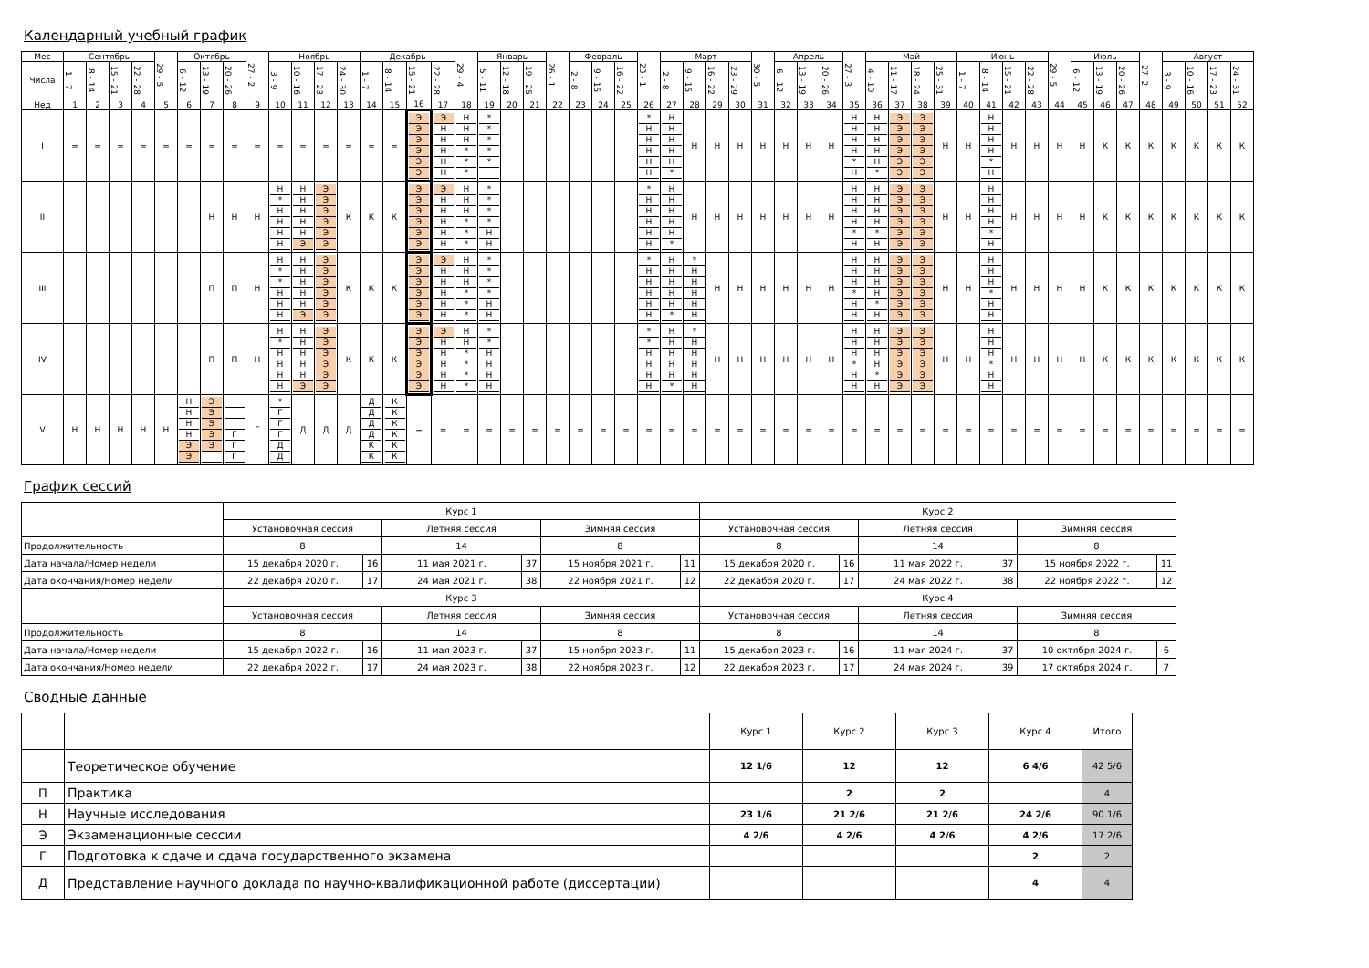Календарный учебный график
| Мес | Сентябрь | | | | 29 - 5 | Октябрь | | | 27 - 2 | Ноябрь | | | | Декабрь | | | | 29 - 4 | Январь | | | 26 - 1 | Февраль | | | 23 - 1 | Март | | | | 30 - 5 | Апрель | | | 27 - 3 | Май | | | | Июнь | | | | 29 - 5 | Июль | | | 27 -2 | Август | | | |
| --- | --- | --- | --- | --- | --- | --- | --- | --- | --- | --- | --- | --- | --- | --- | --- | --- | --- | --- | --- | --- | --- | --- | --- | --- | --- | --- | --- | --- | --- | --- | --- | --- | --- | --- | --- | --- | --- | --- | --- | --- | --- | --- | --- | --- | --- | --- | --- | --- | --- | --- | --- | --- |
| Числа | 1 - 7 | 8 - 14 | 15 - 21 | 22 - 28 | | 6 - 12 | 13 - 19 | 20 - 26 | | 3 - 9 | 10 - 16 | 17 - 23 | 24 - 30 | 1 - 7 | 8 - 14 | 15 - 21 | 22 - 28 | | 5 - 11 | 12 - 18 | 19 - 25 | | 2 - 8 | 9 - 15 | 16 - 22 | | 2 - 8 | 9 - 15 | 16 - 22 | 23 - 29 | | 6 - 12 | 13 - 19 | 20 - 26 | | 4 - 10 | 11 - 17 | 18 - 24 | 25 - 31 | 1 - 7 | 8 - 14 | 15 - 21 | 22 - 28 | | 6 - 12 | 13 - 19 | 20 - 26 | | 3 - 9 | 10 - 16 | 17 - 23 | 24 - 31 |
| Нед | 1 | 2 | 3 | 4 | 5 | 6 | 7 | 8 | 9 | 10 | 11 | 12 | 13 | 14 | 15 | 16 | 17 | 18 | 19 | 20 | 21 | 22 | 23 | 24 | 25 | 26 | 27 | 28 | 29 | 30 | 31 | 32 | 33 | 34 | 35 | 36 | 37 | 38 | 39 | 40 | 41 | 42 | 43 | 44 | 45 | 46 | 47 | 48 | 49 | 50 | 51 | 52 |
| I | = | = | = | = | = | = | = | = | = | = | = | = | = | = | = | Э Э Э Э Э Э | Э Н Н Н Н Н | Н Н Н * * * | * * * * * | | | | | | | * Н Н Н Н Н | Н Н Н Н Н * | Н | Н | Н | Н | Н | Н | Н | Н Н Н Н * Н | Н Н Н Н Н * | Э Э Э Э Э Э | Э Э Э Э Э Э | Н | Н | Н Н Н Н * Н | Н | Н | Н | Н | К | К | К | К | К | К | К |
| II | | | | | | | Н | Н | Н | Н * Н Н Н Н | Н Н Н Н Н Э | Э Э Э Э Э Э | К | К | К | Э Э Э Э Э Э | Э Н Н Н Н Н | Н Н Н * * * | * * * * Н Н | | | | | | | * Н Н Н Н Н | Н Н Н Н Н * | Н | Н | Н | Н | Н | Н | Н | Н Н Н Н * Н | Н Н Н Н * Н | Э Э Э Э Э Э | Э Э Э Э Э Э | Н | Н | Н Н Н Н * Н | Н | Н | Н | Н | К | К | К | К | К | К | К |
| III | | | | | | | П | П | Н | Н * * Н Н Н | Н Н Н Н Н Э | Э Э Э Э Э Э | К | К | К | Э Э Э Э Э Э | Э Н Н Н Н Н | Н Н Н * * * | * * * * Н Н | | | | | | | * Н Н Н Н Н | Н Н Н Н Н * | * Н Н Н Н Н | Н | Н | Н | Н | Н | Н | Н Н Н * Н Н | Н Н Н Н * Н | Э Э Э Э Э Э | Э Э Э Э Э Э | Н | Н | Н Н Н * Н Н | Н | Н | Н | Н | К | К | К | К | К | К | К |
| IV | | | | | | | П | П | Н | Н * Н Н Н Н | Н Н Н Н Н Э | Э Э Э Э Э Э | К | К | К | Э Э Э Э Э Э | Э Н Н Н Н Н | Н Н * * * * | * * Н Н Н Н | | | | | | | * * Н Н Н Н | Н Н Н Н Н * | * Н Н Н Н Н | Н | Н | Н | Н | Н | Н | Н Н Н * Н Н | Н Н Н Н * Н | Э Э Э Э Э Э | Э Э Э Э Э Э | Н | Н | Н Н Н * Н Н | Н | Н | Н | Н | К | К | К | К | К | К | К |
| V | Н | Н | Н | Н | Н | Н Н Н Н Э Э | Э Э Э Э Э | Г Г Г | Г | * Г Г Г Д Д | Д | Д | Д | Д Д Д Д К К | К К К К К К | = | = | = | = | = | = | = | = | = | = | = | = | = | = | = | = | = | = | = | = | = | = | = | = | = | = | = | = | = | = | = | = | = | = | = | = | = |
График сессий
| | Курс 1 | | | | | | Курс 2 | | | | | |
| | Установочная сессия | | Летняя сессия | | Зимняя сессия | | Установочная сессия | | Летняя сессия | | Зимняя сессия | |
| Продолжительность | 8 | | 14 | | 8 | | 8 | | 14 | | 8 | |
| Дата начала/Номер недели | 15 декабря 2020 г. | 16 | 11 мая 2021 г. | 37 | 15 ноября 2021 г. | 11 | 15 декабря 2020 г. | 16 | 11 мая 2022 г. | 37 | 15 ноября 2022 г. | 11 |
| Дата окончания/Номер недели | 22 декабря 2020 г. | 17 | 24 мая 2021 г. | 38 | 22 ноября 2021 г. | 12 | 22 декабря 2020 г. | 17 | 24 мая 2022 г. | 38 | 22 ноября 2022 г. | 12 |
| | Курс 3 | | | | | | Курс 4 | | | | | |
| | Установочная сессия | | Летняя сессия | | Зимняя сессия | | Установочная сессия | | Летняя сессия | | Зимняя сессия | |
| Продолжительность | 8 | | 14 | | 8 | | 8 | | 14 | | 8 | |
| Дата начала/Номер недели | 15 декабря 2022 г. | 16 | 11 мая 2023 г. | 37 | 15 ноября 2023 г. | 11 | 15 декабря 2023 г. | 16 | 11 мая 2024 г. | 37 | 10 октября 2024 г. | 6 |
| Дата окончания/Номер недели | 22 декабря 2022 г. | 17 | 24 мая 2023 г. | 38 | 22 ноября 2023 г. | 12 | 22 декабря 2023 г. | 17 | 24 мая 2024 г. | 39 | 17 октября 2024 г. | 7 |
Сводные данные
| | | Курс 1 | Курс 2 | Курс 3 | Курс 4 | Итого |
| | Теоретическое обучение | 12 1/6 | 12 | 12 | 6 4/6 | 42 5/6 |
| П | Практика | | 2 | 2 | | 4 |
| Н | Научные исследования | 23 1/6 | 21 2/6 | 21 2/6 | 24 2/6 | 90 1/6 |
| Э | Экзаменационные сессии | 4 2/6 | 4 2/6 | 4 2/6 | 4 2/6 | 17 2/6 |
| Г | Подготовка к сдаче и сдача государственного экзамена | | | | 2 | 2 |
| Д | Представление научного доклада по научно-квалификационной работе (диссертации) | | | | 4 | 4 |